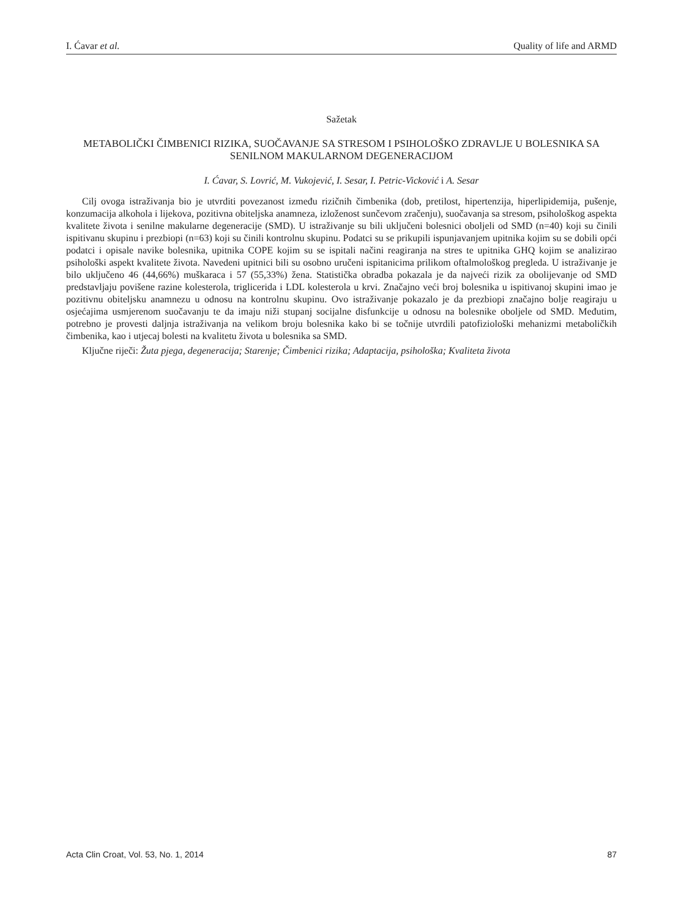I. Ćavar et al. Quality of life and ARMD
Sažetak
METABOLIČKI ČIMBENICI RIZIKA, SUOČAVANJE SA STRESOM I PSIHOLOŠKO ZDRAVLJE U BOLESNIKA SA SENILNOM MAKULARNOM DEGENERACIJOM
I. Ćavar, S. Lovrić, M. Vukojević, I. Sesar, I. Petric-Vicković i A. Sesar
Cilj ovoga istraživanja bio je utvrditi povezanost između rizičnih čimbenika (dob, pretilost, hipertenzija, hiperlipidemija, pušenje, konzumacija alkohola i lijekova, pozitivna obiteljska anamneza, izloženost sunčevom zračenju), suočavanja sa stresom, psihološkog aspekta kvalitete života i senilne makularne degeneracije (SMD). U istraživanje su bili uključeni bolesnici oboljeli od SMD (n=40) koji su činili ispitivanu skupinu i prezbiopi (n=63) koji su činili kontrolnu skupinu. Podatci su se prikupili ispunjavanjem upitnika kojim su se dobili opći podatci i opisale navike bolesnika, upitnika COPE kojim su se ispitali načini reagiranja na stres te upitnika GHQ kojim se analizirao psihološki aspekt kvalitete života. Navedeni upitnici bili su osobno uručeni ispitanicima prilikom oftalmološkog pregleda. U istraživanje je bilo uključeno 46 (44,66%) muškaraca i 57 (55,33%) žena. Statistička obradba pokazala je da najveći rizik za obolijevanje od SMD predstavljaju povišene razine kolesterola, triglicerida i LDL kolesterola u krvi. Značajno veći broj bolesnika u ispitivanoj skupini imao je pozitivnu obiteljsku anamnezu u odnosu na kontrolnu skupinu. Ovo istraživanje pokazalo je da prezbiopi značajno bolje reagiraju u osjećajima usmjerenom suočavanju te da imaju niži stupanj socijalne disfunkcije u odnosu na bolesnike oboljele od SMD. Međutim, potrebno je provesti daljnja istraživanja na velikom broju bolesnika kako bi se točnije utvrdili patofiziološki mehanizmi metaboličkih čimbenika, kao i utjecaj bolesti na kvalitetu života u bolesnika sa SMD.
Ključne riječi: Žuta pjega, degeneracija; Starenje; Čimbenici rizika; Adaptacija, psihološka; Kvaliteta života
Acta Clin Croat, Vol. 53, No. 1, 2014 87